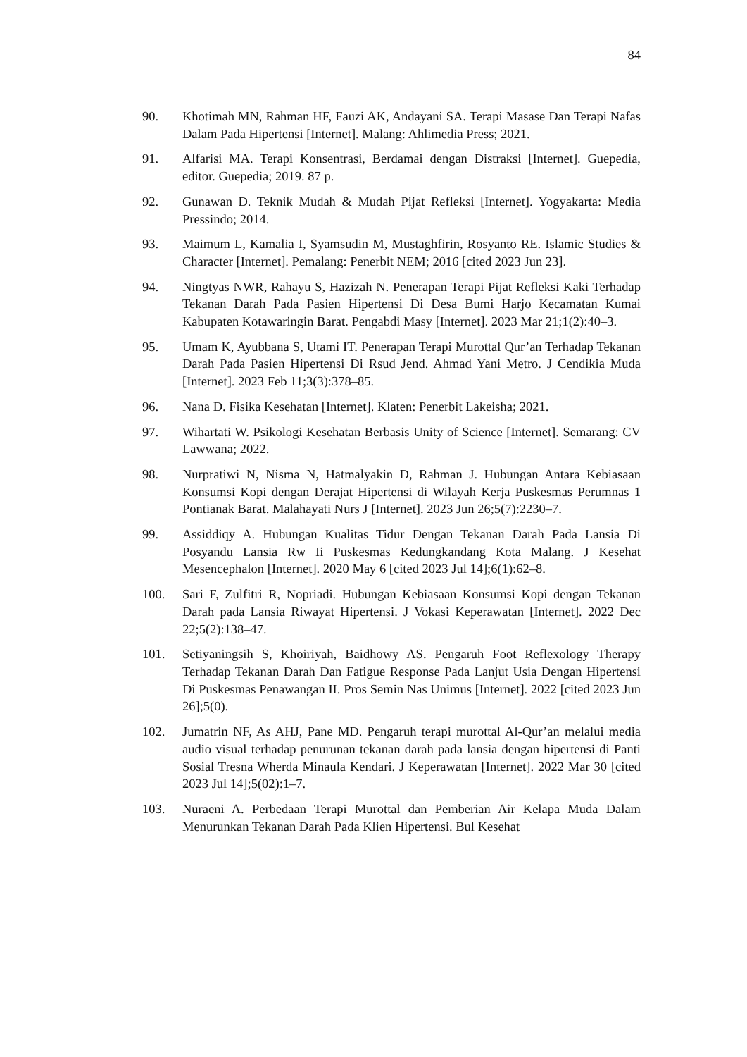84
90. Khotimah MN, Rahman HF, Fauzi AK, Andayani SA. Terapi Masase Dan Terapi Nafas Dalam Pada Hipertensi [Internet]. Malang: Ahlimedia Press; 2021.
91. Alfarisi MA. Terapi Konsentrasi, Berdamai dengan Distraksi [Internet]. Guepedia, editor. Guepedia; 2019. 87 p.
92. Gunawan D. Teknik Mudah & Mudah Pijat Refleksi [Internet]. Yogyakarta: Media Pressindo; 2014.
93. Maimum L, Kamalia I, Syamsudin M, Mustaghfirin, Rosyanto RE. Islamic Studies & Character [Internet]. Pemalang: Penerbit NEM; 2016 [cited 2023 Jun 23].
94. Ningtyas NWR, Rahayu S, Hazizah N. Penerapan Terapi Pijat Refleksi Kaki Terhadap Tekanan Darah Pada Pasien Hipertensi Di Desa Bumi Harjo Kecamatan Kumai Kabupaten Kotawaringin Barat. Pengabdi Masy [Internet]. 2023 Mar 21;1(2):40–3.
95. Umam K, Ayubbana S, Utami IT. Penerapan Terapi Murottal Qur’an Terhadap Tekanan Darah Pada Pasien Hipertensi Di Rsud Jend. Ahmad Yani Metro. J Cendikia Muda [Internet]. 2023 Feb 11;3(3):378–85.
96. Nana D. Fisika Kesehatan [Internet]. Klaten: Penerbit Lakeisha; 2021.
97. Wihartati W. Psikologi Kesehatan Berbasis Unity of Science [Internet]. Semarang: CV Lawwana; 2022.
98. Nurpratiwi N, Nisma N, Hatmalyakin D, Rahman J. Hubungan Antara Kebiasaan Konsumsi Kopi dengan Derajat Hipertensi di Wilayah Kerja Puskesmas Perumnas 1 Pontianak Barat. Malahayati Nurs J [Internet]. 2023 Jun 26;5(7):2230–7.
99. Assiddiqy A. Hubungan Kualitas Tidur Dengan Tekanan Darah Pada Lansia Di Posyandu Lansia Rw Ii Puskesmas Kedungkandang Kota Malang. J Kesehat Mesencephalon [Internet]. 2020 May 6 [cited 2023 Jul 14];6(1):62–8.
100. Sari F, Zulfitri R, Nopriadi. Hubungan Kebiasaan Konsumsi Kopi dengan Tekanan Darah pada Lansia Riwayat Hipertensi. J Vokasi Keperawatan [Internet]. 2022 Dec 22;5(2):138–47.
101. Setiyaningsih S, Khoiriyah, Baidhowy AS. Pengaruh Foot Reflexology Therapy Terhadap Tekanan Darah Dan Fatigue Response Pada Lanjut Usia Dengan Hipertensi Di Puskesmas Penawangan II. Pros Semin Nas Unimus [Internet]. 2022 [cited 2023 Jun 26];5(0).
102. Jumatrin NF, As AHJ, Pane MD. Pengaruh terapi murottal Al-Qur’an melalui media audio visual terhadap penurunan tekanan darah pada lansia dengan hipertensi di Panti Sosial Tresna Wherda Minaula Kendari. J Keperawatan [Internet]. 2022 Mar 30 [cited 2023 Jul 14];5(02):1–7.
103. Nuraeni A. Perbedaan Terapi Murottal dan Pemberian Air Kelapa Muda Dalam Menurunkan Tekanan Darah Pada Klien Hipertensi. Bul Kesehat